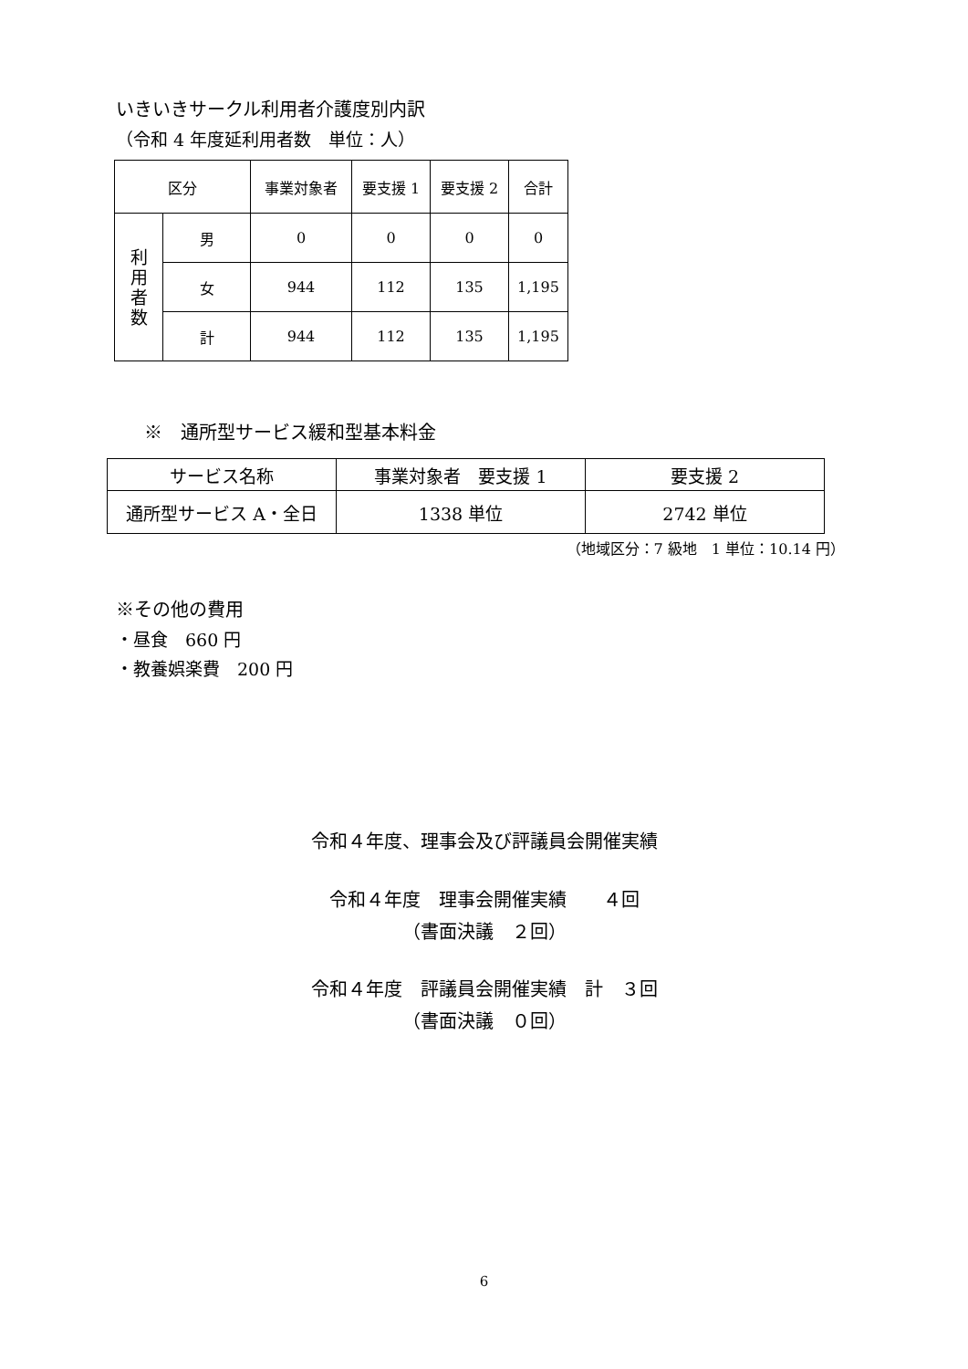いきいきサークル利用者介護度別内訳
（令和 4 年度延利用者数　単位：人）
| 区分 | | 事業対象者 | 要支援 1 | 要支援 2 | 合計 |
| --- | --- | --- | --- | --- | --- |
| 利 用 者 数 | 男 | 0 | 0 | 0 | 0 |
| | 女 | 944 | 112 | 135 | 1,195 |
| | 計 | 944 | 112 | 135 | 1,195 |
※　通所型サービス緩和型基本料金
| サービス名称 | 事業対象者 要支援 1 | 要支援 2 |
| --- | --- | --- |
| 通所型サービス A・全日 | 1338 単位 | 2742 単位 |
（地域区分：7 級地　1 単位：10.14 円）
※その他の費用
・昼食　660 円
・教養娯楽費　200 円
令和４年度、理事会及び評議員会開催実績
令和４年度　理事会開催実績　　４回
（書面決議　２回）
令和４年度　評議員会開催実績　計　３回
（書面決議　０回）
6